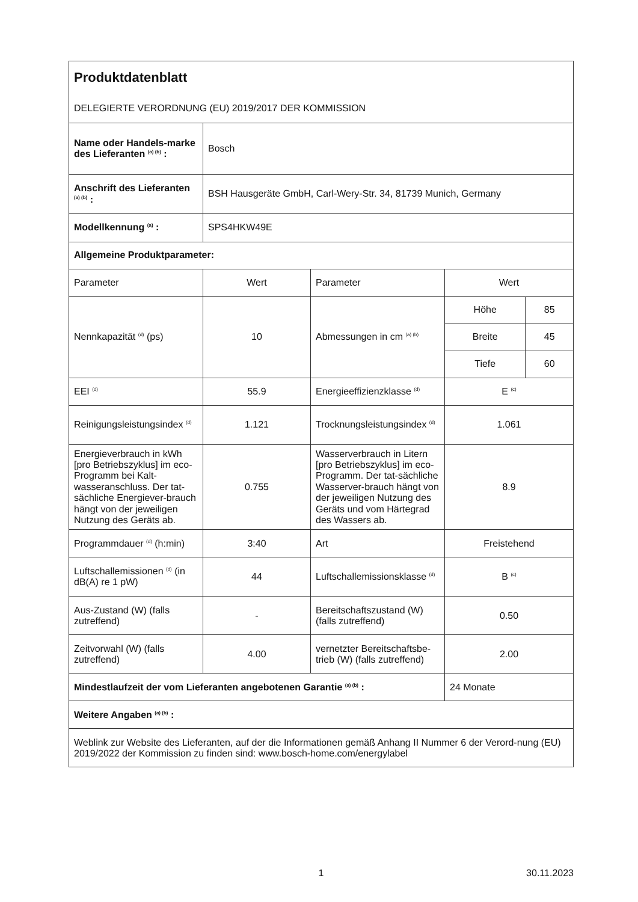| Produktdatenblatt DELEGIERTE VERORDNUNG (EU) 2019/2017 DER KOMMISSION | | | | |
| Name oder Handels-marke des Lieferanten <sup>(a) (b)</sup> : | Bosch | | | |
| Anschrift des Lieferanten <sup>(a) (b)</sup> : | BSH Hausgeräte GmbH, Carl-Wery-Str. 34, 81739 Munich, Germany | | | |
| Modellkennung <sup>(a)</sup> : | SPS4HKW49E | | | |
| Allgemeine Produktparameter: | | | | |
| Parameter | Wert | Parameter | Wert | |
| Nennkapazität <sup>(d)</sup> (ps) | 10 | Abmessungen in cm <sup>(a) (b)</sup> | Höhe | 85 |
| | | | Breite | 45 |
| | | | Tiefe | 60 |
| EEI <sup>(d)</sup> | 55.9 | Energieeffizienzklasse <sup>(d)</sup> | E <sup>(c)</sup> | |
| Reinigungsleistungsindex <sup>(d)</sup> | 1.121 | Trocknungsleistungsindex <sup>(d)</sup> | 1.061 | |
| Energieverbrauch in kWh [pro Betriebszyklus] im eco-Programm bei Kalt-wasseranschluss. Der tat-sächliche Energiever-brauch hängt von der jeweiligen Nutzung des Geräts ab. | 0.755 | Wasserverbrauch in Litern [pro Betriebszyklus] im eco-Programm. Der tat-sächliche Wasserver-brauch hängt von der jeweiligen Nutzung des Geräts und vom Härtegrad des Wassers ab. | 8.9 | |
| Programmdauer <sup>(d)</sup> (h:min) | 3:40 | Art | Freistehend | |
| Luftschallemissionen <sup>(d)</sup> (in dB(A) re 1 pW) | 44 | Luftschallemissionsklasse <sup>(d)</sup> | B <sup>(c)</sup> | |
| Aus-Zustand (W) (falls zutreffend) | - | Bereitschaftszustand (W) (falls zutreffend) | 0.50 | |
| Zeitvorwahl (W) (falls zutreffend) | 4.00 | vernetzter Bereitschaftsbe-trieb (W) (falls zutreffend) | 2.00 | |
| Mindestlaufzeit der vom Lieferanten angebotenen Garantie <sup>(a) (b)</sup> : | | | 24 Monate | |
| Weitere Angaben <sup>(a) (b)</sup> : | | | | |
| Weblink zur Website des Lieferanten, auf der die Informationen gemäß Anhang II Nummer 6 der Verord-nung (EU) 2019/2022 der Kommission zu finden sind: www.bosch-home.com/energylabel | | | | |
1 30.11.2023